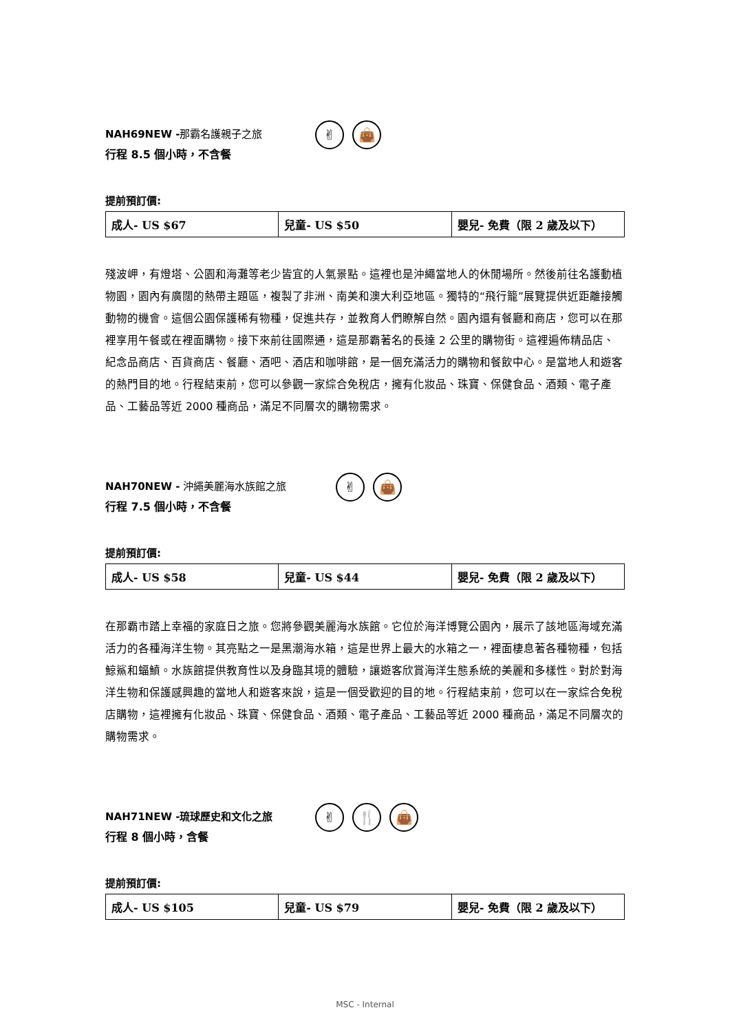NAH69NEW -那霸名護親子之旅
行程 8.5 個小時，不含餐
✌ 👜
提前預訂價:
| 成人- US $67 | 兒童- US $50 | 嬰兒- 免費（限 2 歲及以下） |
殘波岬，有燈塔、公園和海灘等老少皆宜的人氣景點。這裡也是沖繩當地人的休閒場所。然後前往名護動植物園，園內有廣闊的熱帶主題區，複製了非洲、南美和澳大利亞地區。獨特的“飛行籠”展覽提供近距離接觸動物的機會。這個公園保護稀有物種，促進共存，並教育人們瞭解自然。園內還有餐廳和商店，您可以在那裡享用午餐或在裡面購物。接下來前往國際通，這是那霸著名的長達 2 公里的購物街。這裡遍佈精品店、紀念品商店、百貨商店、餐廳、酒吧、酒店和咖啡館，是一個充滿活力的購物和餐飲中心。是當地人和遊客的熱門目的地。行程結束前，您可以參觀一家綜合免稅店，擁有化妝品、珠寶、保健食品、酒類、電子產品、工藝品等近 2000 種商品，滿足不同層次的購物需求。
NAH70NEW - 沖繩美麗海水族館之旅
行程 7.5 個小時，不含餐
✌ 👜
提前預訂價:
| 成人- US $58 | 兒童- US $44 | 嬰兒- 免費（限 2 歲及以下） |
在那霸市踏上幸福的家庭日之旅。您將參觀美麗海水族館。它位於海洋博覽公園內，展示了該地區海域充滿活力的各種海洋生物。其亮點之一是黑潮海水箱，這是世界上最大的水箱之一，裡面棲息著各種物種，包括鯨鯊和蝠鱝。水族館提供教育性以及身臨其境的體驗，讓遊客欣賞海洋生態系統的美麗和多樣性。對於對海洋生物和保護感興趣的當地人和遊客來說，這是一個受歡迎的目的地。行程結束前，您可以在一家綜合免稅店購物，這裡擁有化妝品、珠寶、保健食品、酒類、電子產品、工藝品等近 2000 種商品，滿足不同層次的購物需求。
NAH71NEW -琉球歷史和文化之旅
行程 8 個小時，含餐
✌ 🍴 👜
提前預訂價:
| 成人- US $105 | 兒童- US $79 | 嬰兒- 免費（限 2 歲及以下） |
MSC - Internal